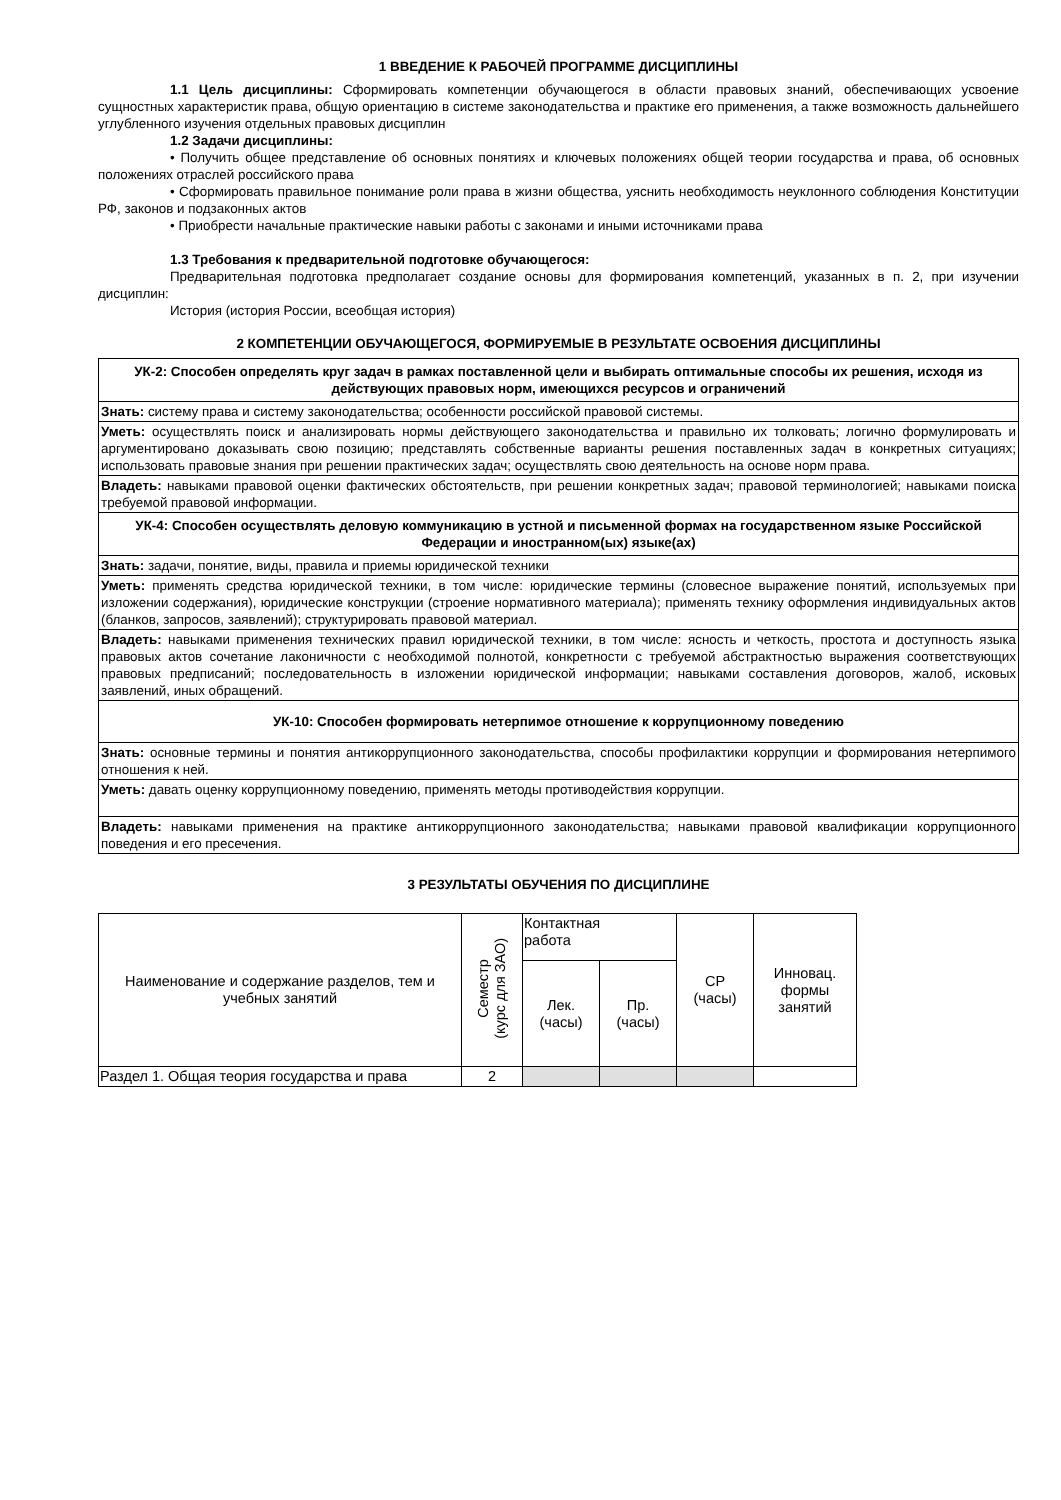1 ВВЕДЕНИЕ К РАБОЧЕЙ ПРОГРАММЕ ДИСЦИПЛИНЫ
1.1 Цель дисциплины: Сформировать компетенции обучающегося в области правовых знаний, обеспечивающих усвоение сущностных характеристик права, общую ориентацию в системе законодательства и практике его применения, а также возможность дальнейшего углубленного изучения отдельных правовых дисциплин
1.2 Задачи дисциплины:
• Получить общее представление об основных понятиях и ключевых положениях общей теории государства и права, об основных положениях отраслей российского права
• Сформировать правильное понимание роли права в жизни общества, уяснить необходимость неуклонного соблюдения Конституции РФ, законов и подзаконных актов
• Приобрести начальные практические навыки работы с законами и иными источниками права
1.3 Требования к предварительной подготовке обучающегося:
Предварительная подготовка предполагает создание основы для формирования компетенций, указанных в п. 2, при изучении дисциплин:
История (история России, всеобщая история)
2 КОМПЕТЕНЦИИ ОБУЧАЮЩЕГОСЯ, ФОРМИРУЕМЫЕ В РЕЗУЛЬТАТЕ ОСВОЕНИЯ ДИСЦИПЛИНЫ
| УК-2: Способен определять круг задач в рамках поставленной цели и выбирать оптимальные способы их решения, исходя из действующих правовых норм, имеющихся ресурсов и ограничений |
| Знать: систему права и систему законодательства; особенности российской правовой системы. |
| Уметь: осуществлять поиск и анализировать нормы действующего законодательства и правильно их толковать; логично формулировать и аргументировано доказывать свою позицию; представлять собственные варианты решения поставленных задач в конкретных ситуациях; использовать правовые знания при решении практических задач; осуществлять свою деятельность на основе норм права. |
| Владеть: навыками правовой оценки фактических обстоятельств, при решении конкретных задач; правовой терминологией; навыками поиска требуемой правовой информации. |
| УК-4: Способен осуществлять деловую коммуникацию в устной и письменной формах на государственном языке Российской Федерации и иностранном(ых) языке(ах) |
| Знать: задачи, понятие, виды, правила и приемы юридической техники |
| Уметь: применять средства юридической техники, в том числе: юридические термины (словесное выражение понятий, используемых при изложении содержания), юридические конструкции (строение нормативного материала); применять технику оформления индивидуальных актов (бланков, запросов, заявлений); структурировать правовой материал. |
| Владеть: навыками применения технических правил юридической техники, в том числе: ясность и четкость, простота и доступность языка правовых актов сочетание лаконичности с необходимой полнотой, конкретности с требуемой абстрактностью выражения соответствующих правовых предписаний; последовательность в изложении юридической информации; навыками составления договоров, жалоб, исковых заявлений, иных обращений. |
| УК-10: Способен формировать нетерпимое отношение к коррупционному поведению |
| Знать: основные термины и понятия антикоррупционного законодательства, способы профилактики коррупции и формирования нетерпимого отношения к ней. |
| Уметь: давать оценку коррупционному поведению, применять методы противодействия коррупции. |
| Владеть: навыками применения на практике антикоррупционного законодательства; навыками правовой квалификации коррупционного поведения и его пресечения. |
3 РЕЗУЛЬТАТЫ ОБУЧЕНИЯ ПО ДИСЦИПЛИНЕ
| Наименование и содержание разделов, тем и учебных занятий | Семестр (курс для ЗАО) | Контактная работа | | СР (часы) | Инновац. формы занятий |
| --- | --- | --- | --- | --- | --- |
| | | Лек. (часы) | Пр. (часы) | | |
| Раздел 1. Общая теория государства и права | 2 | | | | |